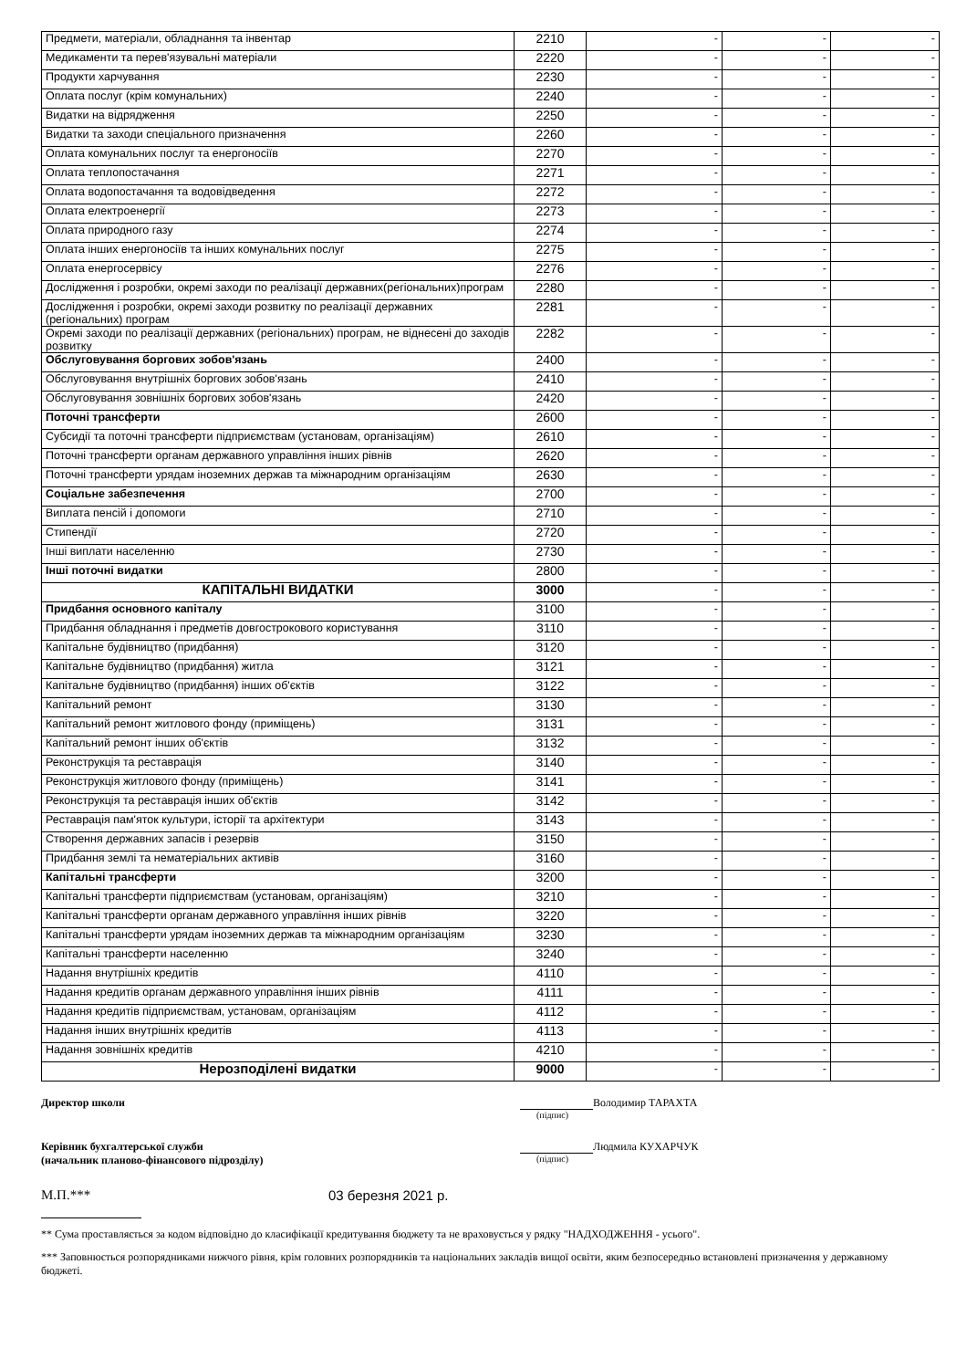| Предмети, матеріали, обладнання та інвентар | 2210 | - | - | - |
| Медикаменти та перев'язувальні матеріали | 2220 | - | - | - |
| Продукти харчування | 2230 | - | - | - |
| Оплата послуг (крім комунальних) | 2240 | - | - | - |
| Видатки на відрядження | 2250 | - | - | - |
| Видатки та заходи спеціального призначення | 2260 | - | - | - |
| Оплата комунальних послуг та енергоносіїв | 2270 | - | - | - |
| Оплата теплопостачання | 2271 | - | - | - |
| Оплата водопостачання та водовідведення | 2272 | - | - | - |
| Оплата електроенергії | 2273 | - | - | - |
| Оплата природного газу | 2274 | - | - | - |
| Оплата інших енергоносіїв та інших комунальних послуг | 2275 | - | - | - |
| Оплата енергосервісу | 2276 | - | - | - |
| Дослідження і розробки, окремі заходи по реалізації державних(регіональних)програм | 2280 | - | - | - |
| Дослідження і розробки, окремі заходи розвитку по реалізації державних (регіональних) програм | 2281 | - | - | - |
| Окремі заходи по реалізації державних (регіональних) програм, не віднесені до заходів розвитку | 2282 | - | - | - |
| Обслуговування боргових зобов'язань | 2400 | - | - | - |
| Обслуговування внутрішніх боргових зобов'язань | 2410 | - | - | - |
| Обслуговування зовнішніх боргових зобов'язань | 2420 | - | - | - |
| Поточні трансферти | 2600 | - | - | - |
| Субсидії та поточні трансферти підприємствам (установам, організаціям) | 2610 | - | - | - |
| Поточні трансферти органам державного управління інших рівнів | 2620 | - | - | - |
| Поточні трансферти урядам іноземних держав та міжнародним організаціям | 2630 | - | - | - |
| Соціальне забезпечення | 2700 | - | - | - |
| Виплата пенсій і допомоги | 2710 | - | - | - |
| Стипендії | 2720 | - | - | - |
| Інші виплати населенню | 2730 | - | - | - |
| Інші поточні видатки | 2800 | - | - | - |
| КАПІТАЛЬНІ ВИДАТКИ | 3000 | - | - | - |
| Придбання основного капіталу | 3100 | - | - | - |
| Придбання обладнання і предметів довгострокового користування | 3110 | - | - | - |
| Капітальне будівництво (придбання) | 3120 | - | - | - |
| Капітальне будівництво (придбання) житла | 3121 | - | - | - |
| Капітальне будівництво (придбання) інших об'єктів | 3122 | - | - | - |
| Капітальний ремонт | 3130 | - | - | - |
| Капітальний ремонт житлового фонду (приміщень) | 3131 | - | - | - |
| Капітальний ремонт інших об'єктів | 3132 | - | - | - |
| Реконструкція та реставрація | 3140 | - | - | - |
| Реконструкція житлового фонду (приміщень) | 3141 | - | - | - |
| Реконструкція та реставрація інших об'єктів | 3142 | - | - | - |
| Реставрація пам'яток культури, історії та архітектури | 3143 | - | - | - |
| Створення державних запасів і резервів | 3150 | - | - | - |
| Придбання землі та нематеріальних активів | 3160 | - | - | - |
| Капітальні трансферти | 3200 | - | - | - |
| Капітальні трансферти підприємствам (установам, організаціям) | 3210 | - | - | - |
| Капітальні трансферти органам державного управління інших рівнів | 3220 | - | - | - |
| Капітальні трансферти урядам іноземних держав та міжнародним організаціям | 3230 | - | - | - |
| Капітальні трансферти населенню | 3240 | - | - | - |
| Надання внутрішніх кредитів | 4110 | - | - | - |
| Надання кредитів органам державного управління інших рівнів | 4111 | - | - | - |
| Надання кредитів підприємствам, установам, організаціям | 4112 | - | - | - |
| Надання інших внутрішніх кредитів | 4113 | - | - | - |
| Надання зовнішніх кредитів | 4210 | - | - | - |
| Нерозподілені видатки | 9000 | - | - | - |
Директор школи Володимир ТАРАХТА
(підпис)
Керівник бухгалтерської служби
(начальник планово-фінансового підрозділу)
Людмила КУХАРЧУК
(підпис)
М.П.*** 03 березня 2021 р.
** Сума проставляється за кодом відповідно до класифікації кредитування бюджету та не враховується у рядку "НАДХОДЖЕННЯ - усього".
*** Заповнюється розпорядниками нижчого рівня, крім головних розпорядників та національних закладів вищої освіти, яким безпосередньо встановлені призначення у державному бюджеті.